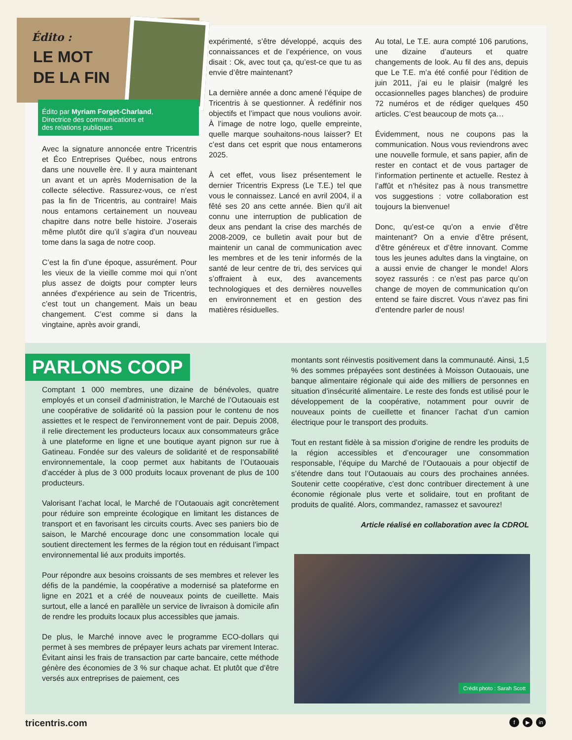Avec la signature annoncée entre Tricentris et Éco Entreprises Québec, nous entrons dans une nouvelle ère. Il y aura maintenant un avant et un après Modernisation de la collecte sélective. Rassurez-vous, ce n’est pas la fin de Tricentris, au contraire! Mais nous entamons certainement un nouveau chapitre dans notre belle histoire. J’oserais même plutôt dire qu’il s’agira d’un nouveau tome dans la saga de notre coop.
C’est la fin d’une époque, assurément. Pour les vieux de la vieille comme moi qui n’ont plus assez de doigts pour compter leurs années d’expérience au sein de Tricentris, c’est tout un changement. Mais un beau changement. C’est comme si dans la vingtaine, après avoir grandi,
expérimenté, s’être développé, acquis des connaissances et de l’expérience, on vous disait : Ok, avec tout ça, qu’est-ce que tu as envie d’être maintenant?
La dernière année a donc amené l’équipe de Tricentris à se questionner. À redéfinir nos objectifs et l’impact que nous voulions avoir. À l’image de notre logo, quelle empreinte, quelle marque souhaitons-nous laisser? Et c’est dans cet esprit que nous entamerons 2025.
À cet effet, vous lisez présentement le dernier Tricentris Express (Le T.E.) tel que vous le connaissez. Lancé en avril 2004, il a fêté ses 20 ans cette année. Bien qu’il ait connu une interruption de publication de deux ans pendant la crise des marchés de 2008-2009, ce bulletin avait pour but de maintenir un canal de communication avec les membres et de les tenir informés de la santé de leur centre de tri, des services qui s’offraient à eux, des avancements technologiques et des dernières nouvelles en environnement et en gestion des matières résiduelles.
Au total, Le T.E. aura compté 106 parutions, une dizaine d’auteurs et quatre changements de look. Au fil des ans, depuis que Le T.E. m’a été confié pour l’édition de juin 2011, j’ai eu le plaisir (malgré les occasionnelles pages blanches) de produire 72 numéros et de rédiger quelques 450 articles. C’est beaucoup de mots ça…
Évidemment, nous ne coupons pas la communication. Nous vous reviendrons avec une nouvelle formule, et sans papier, afin de rester en contact et de vous partager de l’information pertinente et actuelle. Restez à l’affût et n’hésitez pas à nous transmettre vos suggestions : votre collaboration est toujours la bienvenue!
Donc, qu’est-ce qu’on a envie d’être maintenant? On a envie d’être présent, d’être généreux et d’être innovant. Comme tous les jeunes adultes dans la vingtaine, on a aussi envie de changer le monde! Alors soyez rassurés : ce n’est pas parce qu’on change de moyen de communication qu’on entend se faire discret. Vous n’avez pas fini d’entendre parler de nous!
Édito :
LE MOT
DE LA FIN
Édito par Myriam Forget-Charland,
Directrice des communications et
des relations publiques
PARLONS COOP
Comptant 1 000 membres, une dizaine de bénévoles, quatre employés et un conseil d’administration, le Marché de l’Outaouais est une coopérative de solidarité où la passion pour le contenu de nos assiettes et le respect de l’environnement vont de pair. Depuis 2008, il relie directement les producteurs locaux aux consommateurs grâce à une plateforme en ligne et une boutique ayant pignon sur rue à Gatineau. Fondée sur des valeurs de solidarité et de responsabilité environnementale, la coop permet aux habitants de l’Outaouais d’accéder à plus de 3 000 produits locaux provenant de plus de 100 producteurs.
Valorisant l’achat local, le Marché de l’Outaouais agit concrètement pour réduire son empreinte écologique en limitant les distances de transport et en favorisant les circuits courts. Avec ses paniers bio de saison, le Marché encourage donc une consommation locale qui soutient directement les fermes de la région tout en réduisant l’impact environnemental lié aux produits importés.
Pour répondre aux besoins croissants de ses membres et relever les défis de la pandémie, la coopérative a modernisé sa plateforme en ligne en 2021 et a créé de nouveaux points de cueillette. Mais surtout, elle a lancé en parallèle un service de livraison à domicile afin de rendre les produits locaux plus accessibles que jamais.
De plus, le Marché innove avec le programme ECO-dollars qui permet à ses membres de prépayer leurs achats par virement Interac. Évitant ainsi les frais de transaction par carte bancaire, cette méthode génère des économies de 3 % sur chaque achat. Et plutôt que d’être versés aux entreprises de paiement, ces
montants sont réinvestis positivement dans la communauté. Ainsi, 1,5 % des sommes prépayées sont destinées à Moisson Outaouais, une banque alimentaire régionale qui aide des milliers de personnes en situation d’insécurité alimentaire. Le reste des fonds est utilisé pour le développement de la coopérative, notamment pour ouvrir de nouveaux points de cueillette et financer l’achat d’un camion électrique pour le transport des produits.
Tout en restant fidèle à sa mission d’origine de rendre les produits de la région accessibles et d’encourager une consommation responsable, l’équipe du Marché de l’Outaouais a pour objectif de s’étendre dans tout l’Outaouais au cours des prochaines années. Soutenir cette coopérative, c’est donc contribuer directement à une économie régionale plus verte et solidaire, tout en profitant de produits de qualité. Alors, commandez, ramassez et savourez!
Article réalisé en collaboration avec la CDROL
Crédit photo : Sarah Scott
tricentris.com f ▶ in